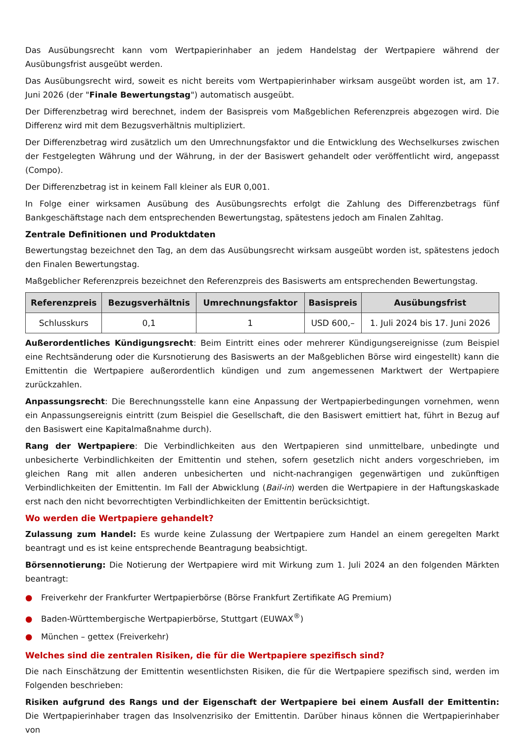Das Ausübungsrecht kann vom Wertpapierinhaber an jedem Handelstag der Wertpapiere während der Ausübungsfrist ausgeübt werden.
Das Ausübungsrecht wird, soweit es nicht bereits vom Wertpapierinhaber wirksam ausgeübt worden ist, am 17. Juni 2026 (der "Finale Bewertungstag") automatisch ausgeübt.
Der Differenzbetrag wird berechnet, indem der Basispreis vom Maßgeblichen Referenzpreis abgezogen wird. Die Differenz wird mit dem Bezugsverhältnis multipliziert.
Der Differenzbetrag wird zusätzlich um den Umrechnungsfaktor und die Entwicklung des Wechselkurses zwischen der Festgelegten Währung und der Währung, in der der Basiswert gehandelt oder veröffentlicht wird, angepasst (Compo).
Der Differenzbetrag ist in keinem Fall kleiner als EUR 0,001.
In Folge einer wirksamen Ausübung des Ausübungsrechts erfolgt die Zahlung des Differenzbetrags fünf Bankgeschäftstage nach dem entsprechenden Bewertungstag, spätestens jedoch am Finalen Zahltag.
Zentrale Definitionen und Produktdaten
Bewertungstag bezeichnet den Tag, an dem das Ausübungsrecht wirksam ausgeübt worden ist, spätestens jedoch den Finalen Bewertungstag.
Maßgeblicher Referenzpreis bezeichnet den Referenzpreis des Basiswerts am entsprechenden Bewertungstag.
| Referenzpreis | Bezugsverhältnis | Umrechnungsfaktor | Basispreis | Ausübungsfrist |
| --- | --- | --- | --- | --- |
| Schlusskurs | 0,1 | 1 | USD 600,– | 1. Juli 2024 bis 17. Juni 2026 |
Außerordentliches Kündigungsrecht: Beim Eintritt eines oder mehrerer Kündigungsereignisse (zum Beispiel eine Rechtsänderung oder die Kursnotierung des Basiswerts an der Maßgeblichen Börse wird eingestellt) kann die Emittentin die Wertpapiere außerordentlich kündigen und zum angemessenen Marktwert der Wertpapiere zurückzahlen.
Anpassungsrecht: Die Berechnungsstelle kann eine Anpassung der Wertpapierbedingungen vornehmen, wenn ein Anpassungsereignis eintritt (zum Beispiel die Gesellschaft, die den Basiswert emittiert hat, führt in Bezug auf den Basiswert eine Kapitalmaßnahme durch).
Rang der Wertpapiere: Die Verbindlichkeiten aus den Wertpapieren sind unmittelbare, unbedingte und unbesicherte Verbindlichkeiten der Emittentin und stehen, sofern gesetzlich nicht anders vorgeschrieben, im gleichen Rang mit allen anderen unbesicherten und nicht-nachrangigen gegenwärtigen und zukünftigen Verbindlichkeiten der Emittentin. Im Fall der Abwicklung (Bail-in) werden die Wertpapiere in der Haftungskaskade erst nach den nicht bevorrechtigten Verbindlichkeiten der Emittentin berücksichtigt.
Wo werden die Wertpapiere gehandelt?
Zulassung zum Handel: Es wurde keine Zulassung der Wertpapiere zum Handel an einem geregelten Markt beantragt und es ist keine entsprechende Beantragung beabsichtigt.
Börsennotierung: Die Notierung der Wertpapiere wird mit Wirkung zum 1. Juli 2024 an den folgenden Märkten beantragt:
● Freiverkehr der Frankfurter Wertpapierbörse (Börse Frankfurt Zertifikate AG Premium)
● Baden-Württembergische Wertpapierbörse, Stuttgart (EUWAX<sup>®</sup>)
● München – gettex (Freiverkehr)
Welches sind die zentralen Risiken, die für die Wertpapiere spezifisch sind?
Die nach Einschätzung der Emittentin wesentlichsten Risiken, die für die Wertpapiere spezifisch sind, werden im Folgenden beschrieben:
Risiken aufgrund des Rangs und der Eigenschaft der Wertpapiere bei einem Ausfall der Emittentin: Die Wertpapierinhaber tragen das Insolvenzrisiko der Emittentin. Darüber hinaus können die Wertpapierinhaber von